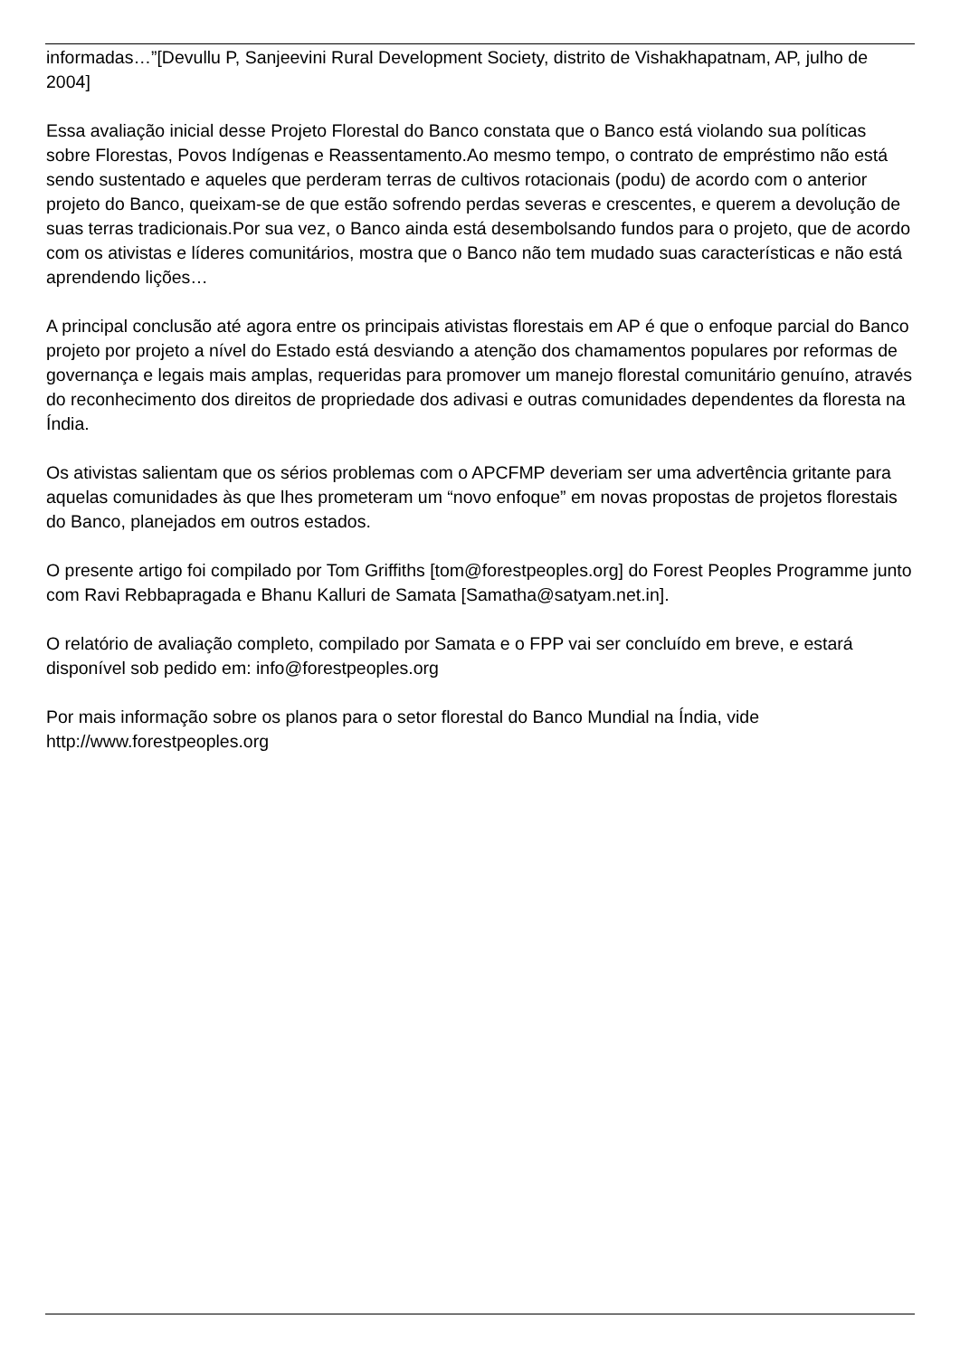informadas…”[Devullu P, Sanjeevini Rural Development Society, distrito de Vishakhapatnam, AP, julho de 2004]
Essa avaliação inicial desse Projeto Florestal do Banco constata que o Banco está violando sua políticas sobre Florestas, Povos Indígenas e Reassentamento.Ao mesmo tempo, o contrato de empréstimo não está sendo sustentado e aqueles que perderam terras de cultivos rotacionais (podu) de acordo com o anterior projeto do Banco, queixam-se de que estão sofrendo perdas severas e crescentes, e querem a devolução de suas terras tradicionais.Por sua vez, o Banco ainda está desembolsando fundos para o projeto, que de acordo com os ativistas e líderes comunitários, mostra que o Banco não tem mudado suas características e não está aprendendo lições…
A principal conclusão até agora entre os principais ativistas florestais em AP é que o enfoque parcial do Banco projeto por projeto a nível do Estado está desviando a atenção dos chamamentos populares por reformas de governança e legais mais amplas, requeridas para promover um manejo florestal comunitário genuíno, através do reconhecimento dos direitos de propriedade dos adivasi e outras comunidades dependentes da floresta na Índia.
Os ativistas salientam que os sérios problemas com o APCFMP deveriam ser uma advertência gritante para aquelas comunidades às que lhes prometeram um “novo enfoque” em novas propostas de projetos florestais do Banco, planejados em outros estados.
O presente artigo foi compilado por Tom Griffiths [tom@forestpeoples.org] do Forest Peoples Programme junto com Ravi Rebbapragada e Bhanu Kalluri de Samata [Samatha@satyam.net.in].
O relatório de avaliação completo, compilado por Samata e o FPP vai ser concluído em breve, e estará disponível sob pedido em: info@forestpeoples.org
Por mais informação sobre os planos para o setor florestal do Banco Mundial na Índia, vide http://www.forestpeoples.org